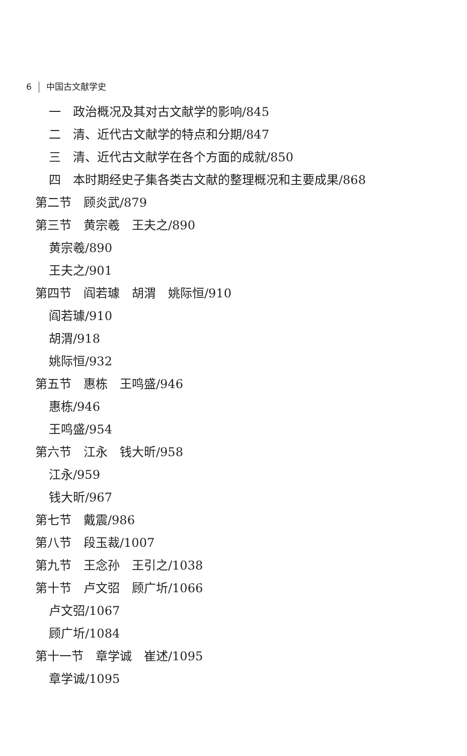6 中国古文献学史
一　政治概况及其对古文献学的影响/845
二　清、近代古文献学的特点和分期/847
三　清、近代古文献学在各个方面的成就/850
四　本时期经史子集各类古文献的整理概况和主要成果/868
第二节　顾炎武/879
第三节　黄宗羲　王夫之/890
黄宗羲/890
王夫之/901
第四节　阎若璩　胡渭　姚际恒/910
阎若璩/910
胡渭/918
姚际恒/932
第五节　惠栋　王鸣盛/946
惠栋/946
王鸣盛/954
第六节　江永　钱大昕/958
江永/959
钱大昕/967
第七节　戴震/986
第八节　段玉裁/1007
第九节　王念孙　王引之/1038
第十节　卢文弨　顾广圻/1066
卢文弨/1067
顾广圻/1084
第十一节　章学诚　崔述/1095
章学诚/1095